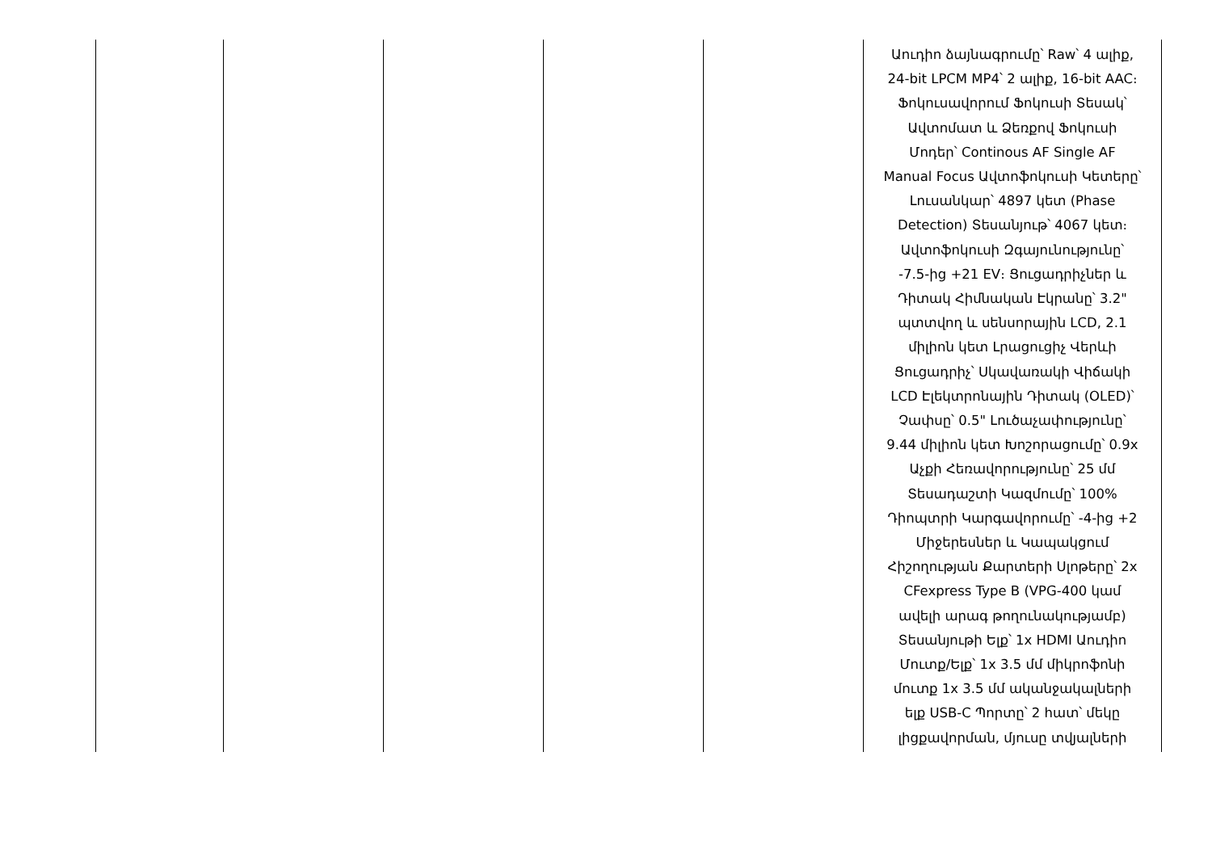| | | | | | Աուդիո ձայնագրումը՝ Raw՝ 4 ալիք, 24-bit LPCM MP4՝ 2 ալիք, 16-bit AAC։ Ֆոկուսավորում Ֆոկուսի Տեսակ՝ Ավտոմատ և Ձեռքով Ֆոկուսի Մոդեր՝ Continous AF Single AF Manual Focus Ավտոֆոկուսի Կետերը՝ Լուսանկար՝ 4897 կետ (Phase Detection) Տեսանյութ՝ 4067 կետ։ Ավտոֆոկուսի Զգայունությունը՝ -7.5-ից +21 EV։ Ցուցադրիչներ և Դիտակ Հիմնական Էկրանը՝ 3.2" պտտվող և սենսորային LCD, 2.1 միլիոն կետ Լրացուցիչ Վերևի Ցուցադրիչ՝ Սկավառակի Վիճակի LCD Էլեկտրոնային Դիտակ (OLED)՝ Չափսը՝ 0.5" Լուծաչափությունը՝ 9.44 միլիոն կետ Խոշորացումը՝ 0.9x Աչքի Հեռավորությունը՝ 25 մմ Տեսադաշտի Կազմումը՝ 100% Դիոպտրի Կարգավորումը՝ -4-ից +2 Միջերեսներ և Կապակցում Հիշողության Քարտերի Սլոթերը՝ 2x CFexpress Type B (VPG-400 կամ ավելի արագ թողունակությամբ) Տեսանյութի Ելք՝ 1x HDMI Աուդիո Մուտք/Ելք՝ 1x 3.5 մմ միկրոֆոնի մուտք 1x 3.5 մմ ականջակալների ելք USB-C Պորտը՝ 2 հատ՝ մեկը լիցքավորման, մյուսը տվյալների |